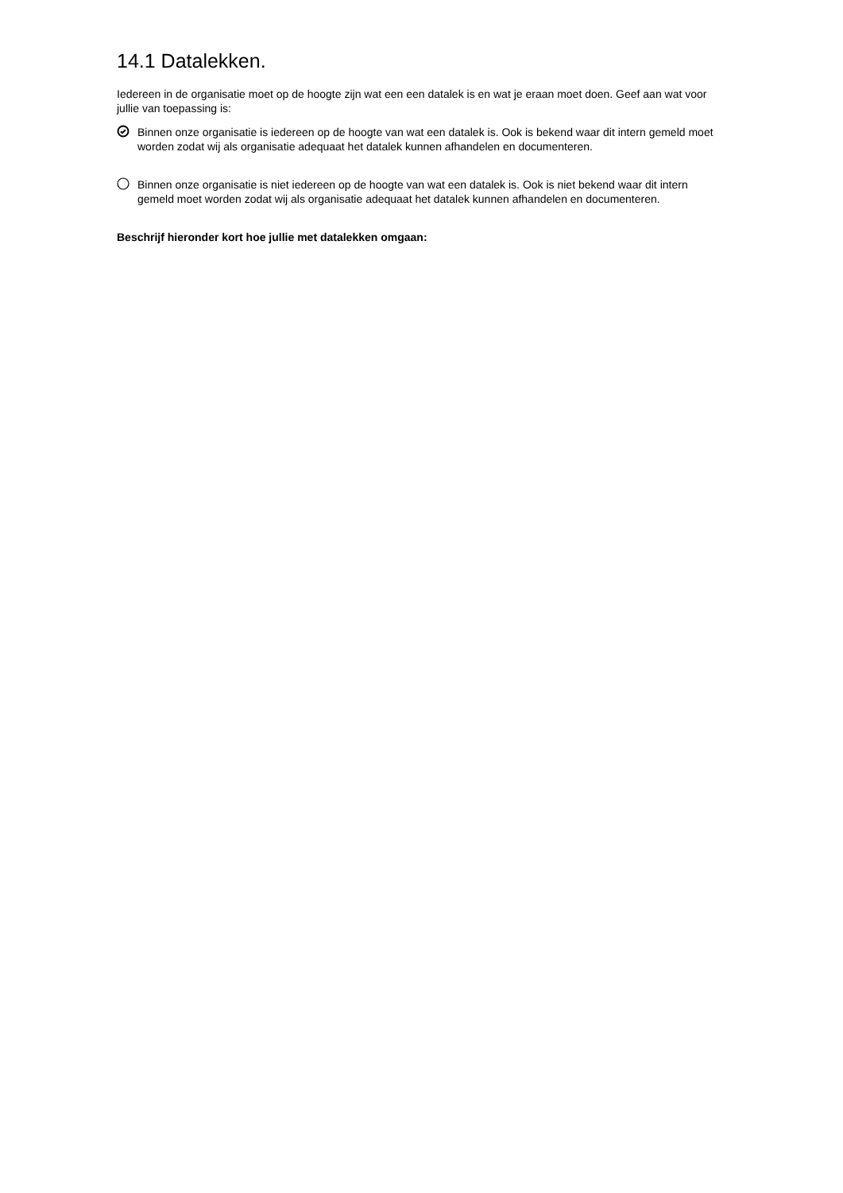14.1 Datalekken.
Iedereen in de organisatie moet op de hoogte zijn wat een een datalek is en wat je eraan moet doen. Geef aan wat voor jullie van toepassing is:
Binnen onze organisatie is iedereen op de hoogte van wat een datalek is. Ook is bekend waar dit intern gemeld moet worden zodat wij als organisatie adequaat het datalek kunnen afhandelen en documenteren.
Binnen onze organisatie is niet iedereen op de hoogte van wat een datalek is. Ook is niet bekend waar dit intern gemeld moet worden zodat wij als organisatie adequaat het datalek kunnen afhandelen en documenteren.
Beschrijf hieronder kort hoe jullie met datalekken omgaan: